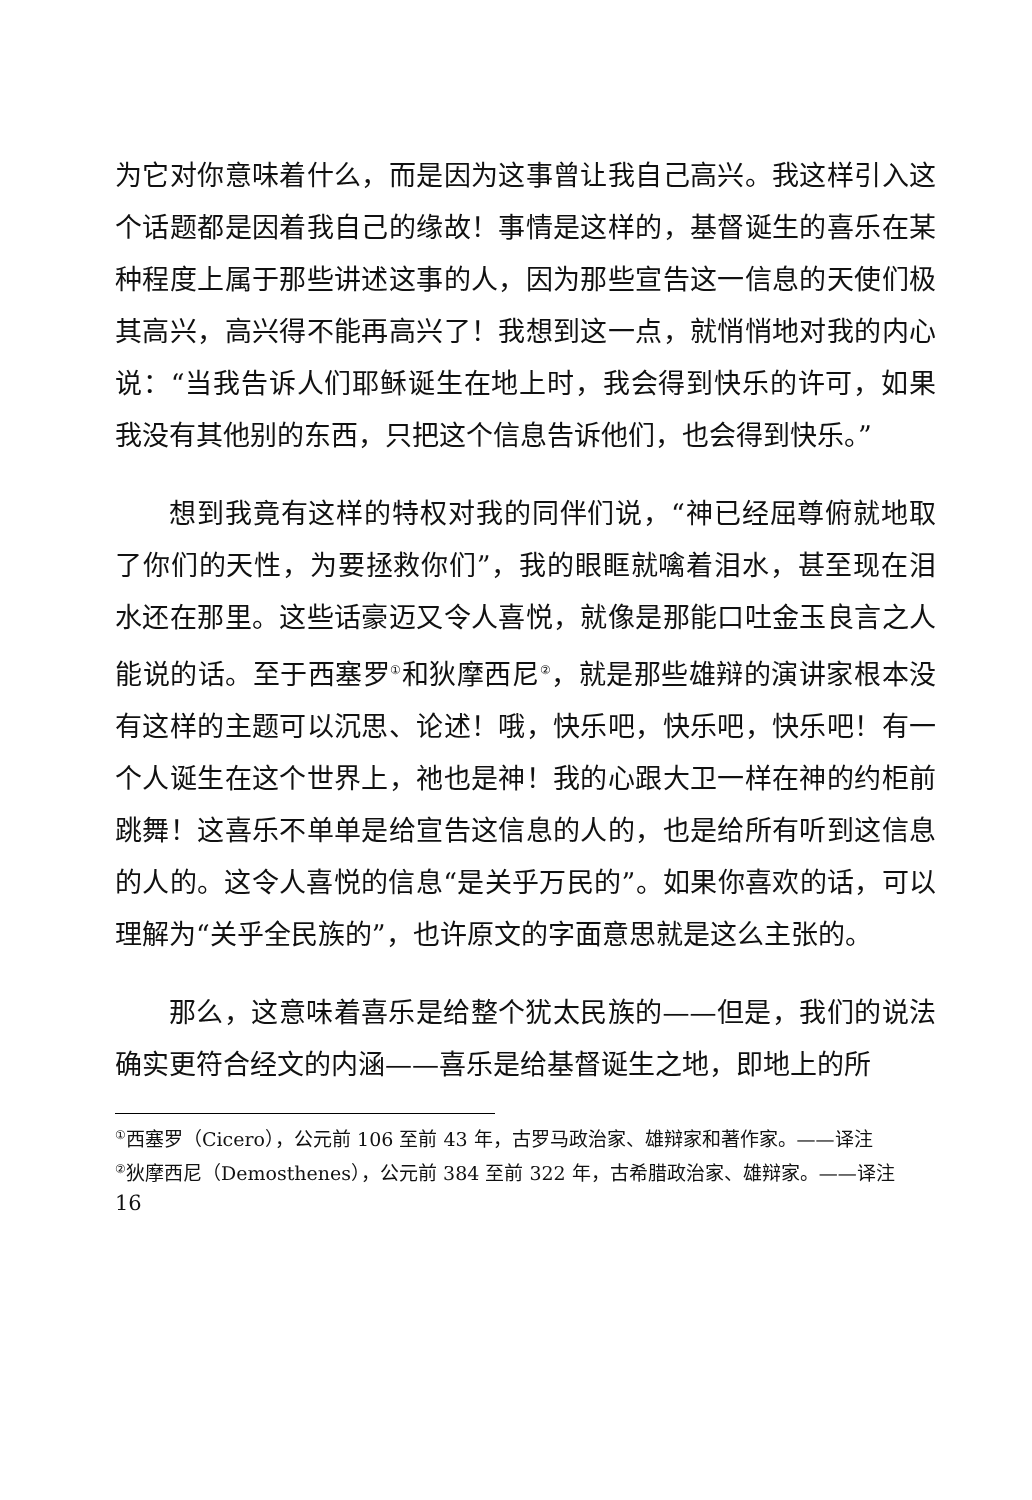为它对你意味着什么，而是因为这事曾让我自己高兴。我这样引入这个话题都是因着我自己的缘故！事情是这样的，基督诞生的喜乐在某种程度上属于那些讲述这事的人，因为那些宣告这一信息的天使们极其高兴，高兴得不能再高兴了！我想到这一点，就悄悄地对我的内心说：“当我告诉人们耶稣诞生在地上时，我会得到快乐的许可，如果我没有其他别的东西，只把这个信息告诉他们，也会得到快乐。”
想到我竟有这样的特权对我的同伴们说，“神已经屈尊俯就地取了你们的天性，为要拯救你们”，我的眼眶就噙着泪水，甚至现在泪水还在那里。这些话豪迈又令人喜悦，就像是那能口吐金玉良言之人能说的话。至于西塞罗<sup>①</sup>和狄摩西尼<sup>②</sup>，就是那些雄辩的演讲家根本没有这样的主题可以沉思、论述！哦，快乐吧，快乐吧，快乐吧！有一个人诞生在这个世界上，祂也是神！我的心跟大卫一样在神的约柜前跳舞！这喜乐不单单是给宣告这信息的人的，也是给所有听到这信息的人的。这令人喜悦的信息“是关乎万民的”。如果你喜欢的话，可以理解为“关乎全民族的”，也许原文的字面意思就是这么主张的。
那么，这意味着喜乐是给整个犹太民族的——但是，我们的说法确实更符合经文的内涵——喜乐是给基督诞生之地，即地上的所
<sup>①</sup>西塞罗（Cicero），公元前 106 至前 43 年，古罗马政治家、雄辩家和著作家。——译注
<sup>②</sup>狄摩西尼（Demosthenes），公元前 384 至前 322 年，古希腊政治家、雄辩家。——译注
16